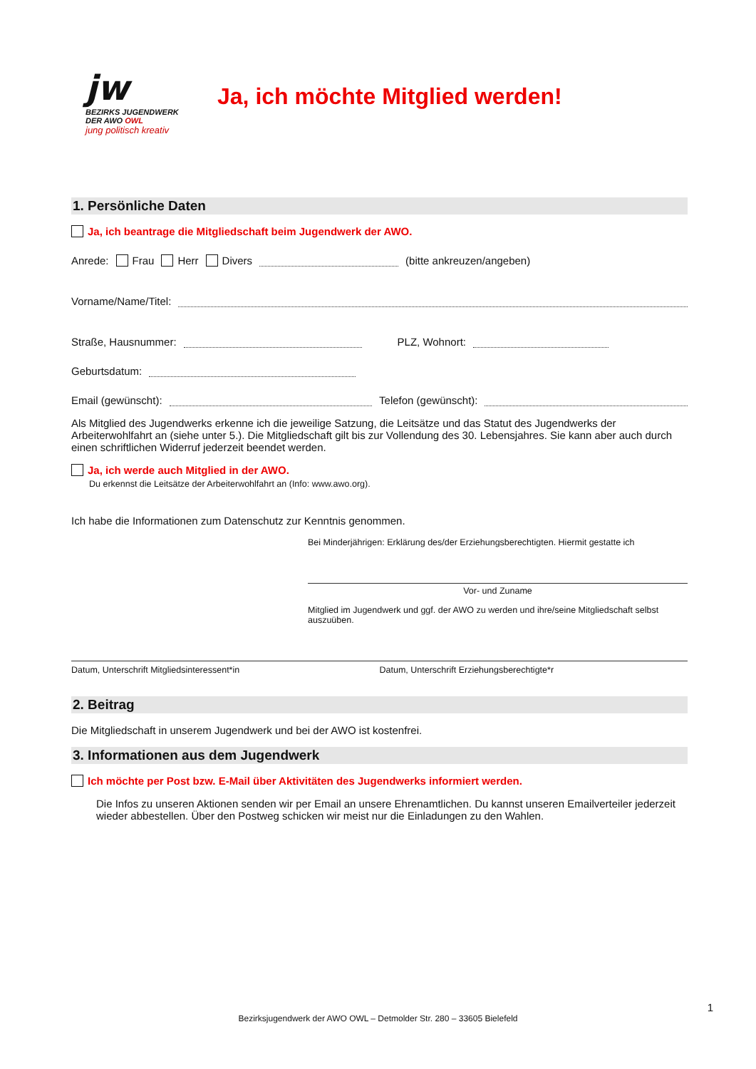jw
BEZIRKS JUGENDWERK
DER AWO OWL
jung politisch kreativ
Ja, ich möchte Mitglied werden!
1. Persönliche Daten
Ja, ich beantrage die Mitgliedschaft beim Jugendwerk der AWO.
Anrede: Frau Herr Divers (bitte ankreuzen/angeben)
Vorname/Name/Titel:
Straße, Hausnummer: PLZ, Wohnort:
Geburtsdatum:
Email (gewünscht): Telefon (gewünscht):
Als Mitglied des Jugendwerks erkenne ich die jeweilige Satzung, die Leitsätze und das Statut des Jugendwerks der Arbeiterwohlfahrt an (siehe unter 5.). Die Mitgliedschaft gilt bis zur Vollendung des 30. Lebensjahres. Sie kann aber auch durch einen schriftlichen Widerruf jederzeit beendet werden.
Ja, ich werde auch Mitglied in der AWO.
Du erkennst die Leitsätze der Arbeiterwohlfahrt an (Info: www.awo.org).
Ich habe die Informationen zum Datenschutz zur Kenntnis genommen.
Bei Minderjährigen: Erklärung des/der Erziehungsberechtigten. Hiermit gestatte ich
Vor- und Zuname
Mitglied im Jugendwerk und ggf. der AWO zu werden und ihre/seine Mitgliedschaft selbst auszuüben.
Datum, Unterschrift Mitgliedsinteressent*in
Datum, Unterschrift Erziehungsberechtigte*r
2. Beitrag
Die Mitgliedschaft in unserem Jugendwerk und bei der AWO ist kostenfrei.
3. Informationen aus dem Jugendwerk
Ich möchte per Post bzw. E-Mail über Aktivitäten des Jugendwerks informiert werden.
Die Infos zu unseren Aktionen senden wir per Email an unsere Ehrenamtlichen. Du kannst unseren Emailverteiler jederzeit wieder abbestellen. Über den Postweg schicken wir meist nur die Einladungen zu den Wahlen.
1
Bezirksjugendwerk der AWO OWL – Detmolder Str. 280 – 33605 Bielefeld